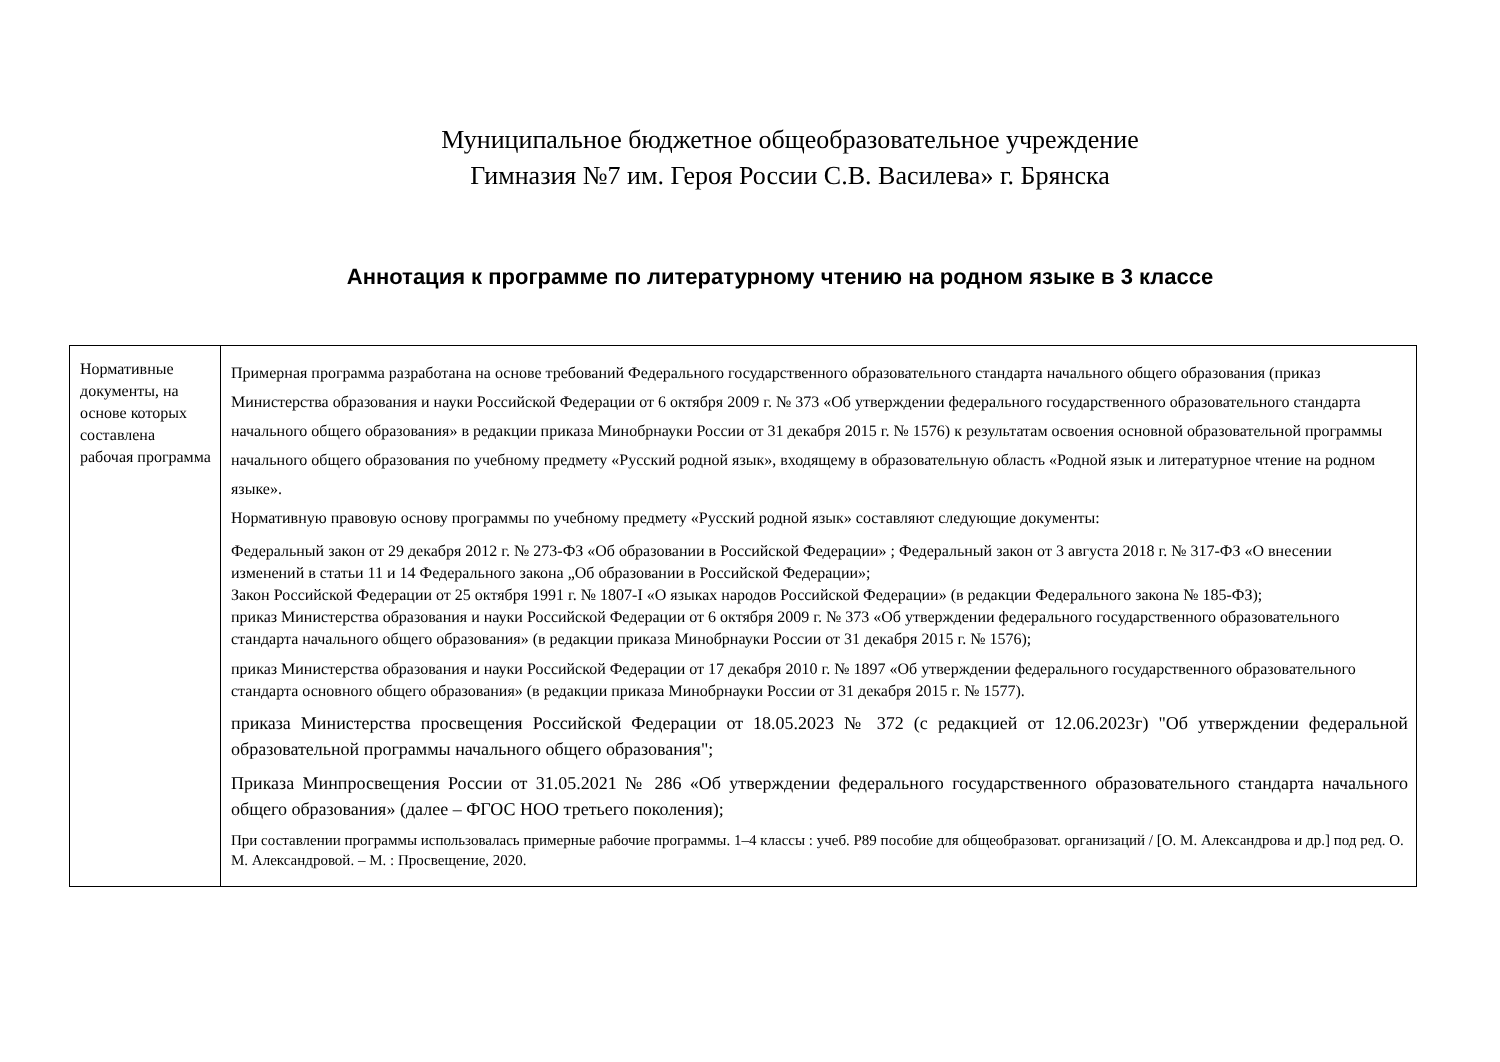Муниципальное бюджетное общеобразовательное учреждение
Гимназия №7 им. Героя России С.В. Василева» г. Брянска
Аннотация к программе по литературному чтению на родном языке в 3 классе
| Нормативные документы, на основе которых составлена рабочая программа | Примерная программа разработана на основе требований Федерального государственного образовательного стандарта начального общего образования (приказ Министерства образования и науки Российской Федерации от 6 октября 2009 г. № 373 «Об утверждении федерального государственного образовательного стандарта начального общего образования» в редакции приказа Минобрнауки России от 31 декабря 2015 г. № 1576) к результатам освоения основной образовательной программы начального общего образования по учебному предмету «Русский родной язык», входящему в образовательную область «Родной язык и литературное чтение на родном языке». Нормативную правовую основу программы по учебному предмету «Русский родной язык» составляют следующие документы: Федеральный закон от 29 декабря 2012 г. № 273-ФЗ «Об образовании в Российской Федерации» ; Федеральный закон от 3 августа 2018 г. № 317-ФЗ «О внесении изменений в статьи 11 и 14 Федерального закона „Об образовании в Российской Федерации»; Закон Российской Федерации от 25 октября 1991 г. № 1807-I «О языках народов Российской Федерации» (в редакции Федерального закона № 185-ФЗ); приказ Министерства образования и науки Российской Федерации от 6 октября 2009 г. № 373 «Об утверждении федерального государственного образовательного стандарта начального общего образования» (в редакции приказа Минобрнауки России от 31 декабря 2015 г. № 1576); приказ Министерства образования и науки Российской Федерации от 17 декабря 2010 г. № 1897 «Об утверждении федерального государственного образовательного стандарта основного общего образования» (в редакции приказа Минобрнауки России от 31 декабря 2015 г. № 1577). приказа Министерства просвещения Российской Федерации от 18.05.2023 № 372 (с редакцией от 12.06.2023г) "Об утверждении федеральной образовательной программы начального общего образования"; Приказа Минпросвещения России от 31.05.2021 № 286 «Об утверждении федерального государственного образовательного стандарта начального общего образования» (далее – ФГОС НОО третьего поколения); При составлении программы использовалась примерные рабочие программы. 1–4 классы : учеб. Р89 пособие для общеобразоват. организаций / [О. М. Александрова и др.] под ред. О. М. Александровой. – М. : Просвещение, 2020. |